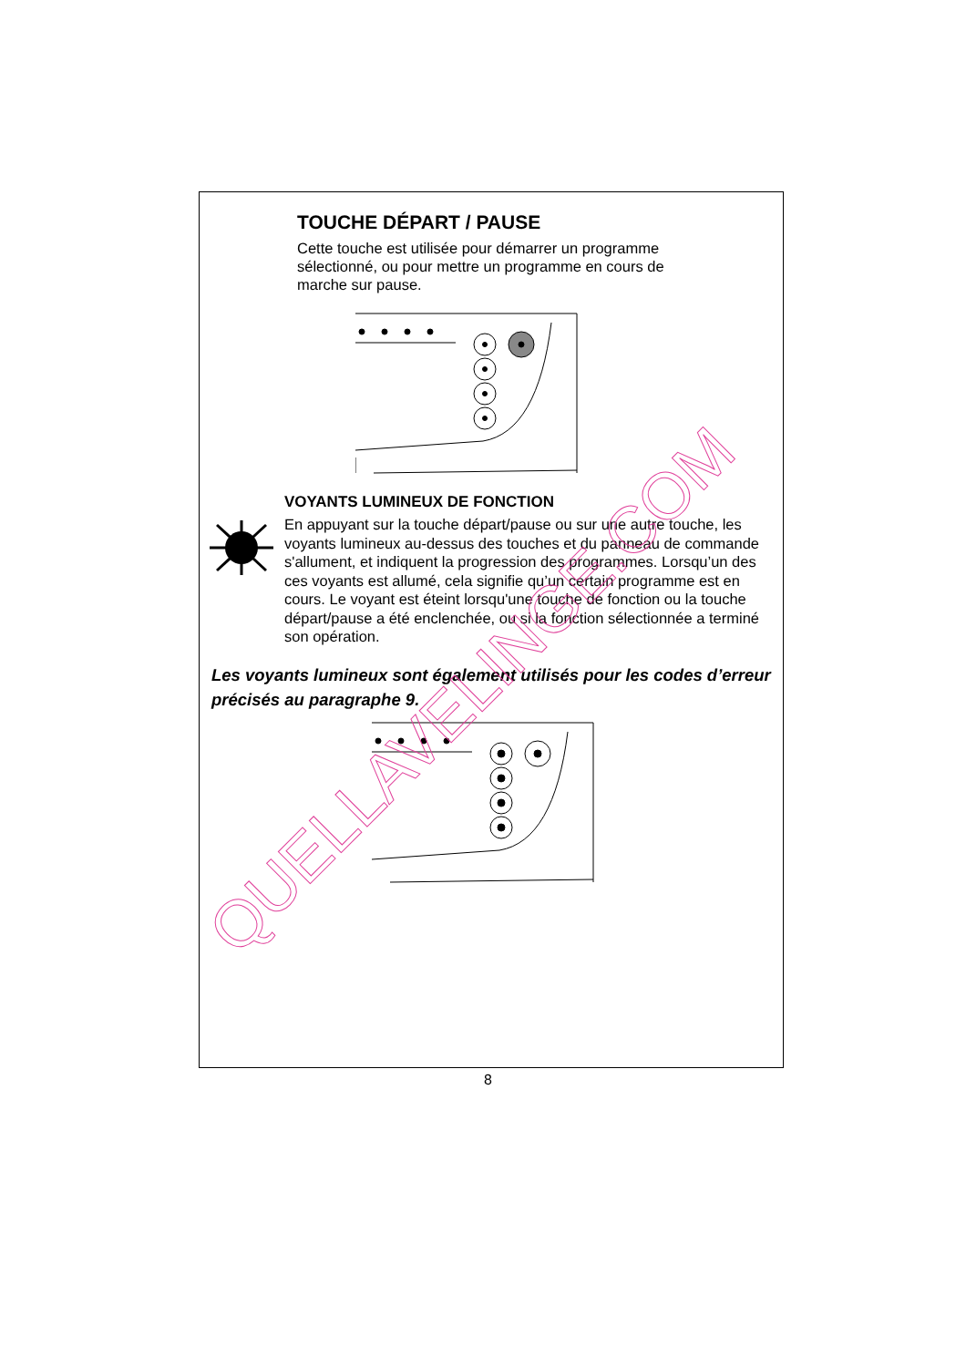TOUCHE DÉPART / PAUSE
Cette touche est utilisée pour démarrer un programme sélectionné, ou pour mettre un programme en cours de marche sur pause.
VOYANTS LUMINEUX DE FONCTION
En appuyant sur la touche départ/pause ou sur une autre touche, les voyants lumineux au-dessus des touches et du panneau de commande s'allument, et indiquent la progression des programmes. Lorsqu’un des ces voyants est allumé, cela signifie qu’un certain programme est en cours. Le voyant est éteint lorsqu'une touche de fonction ou la touche départ/pause a été enclenchée, ou si la fonction sélectionnée a terminé son opération.
Les voyants lumineux sont également utilisés pour les codes d’erreur précisés au paragraphe 9.
8
QUELLAVELINGE.COM